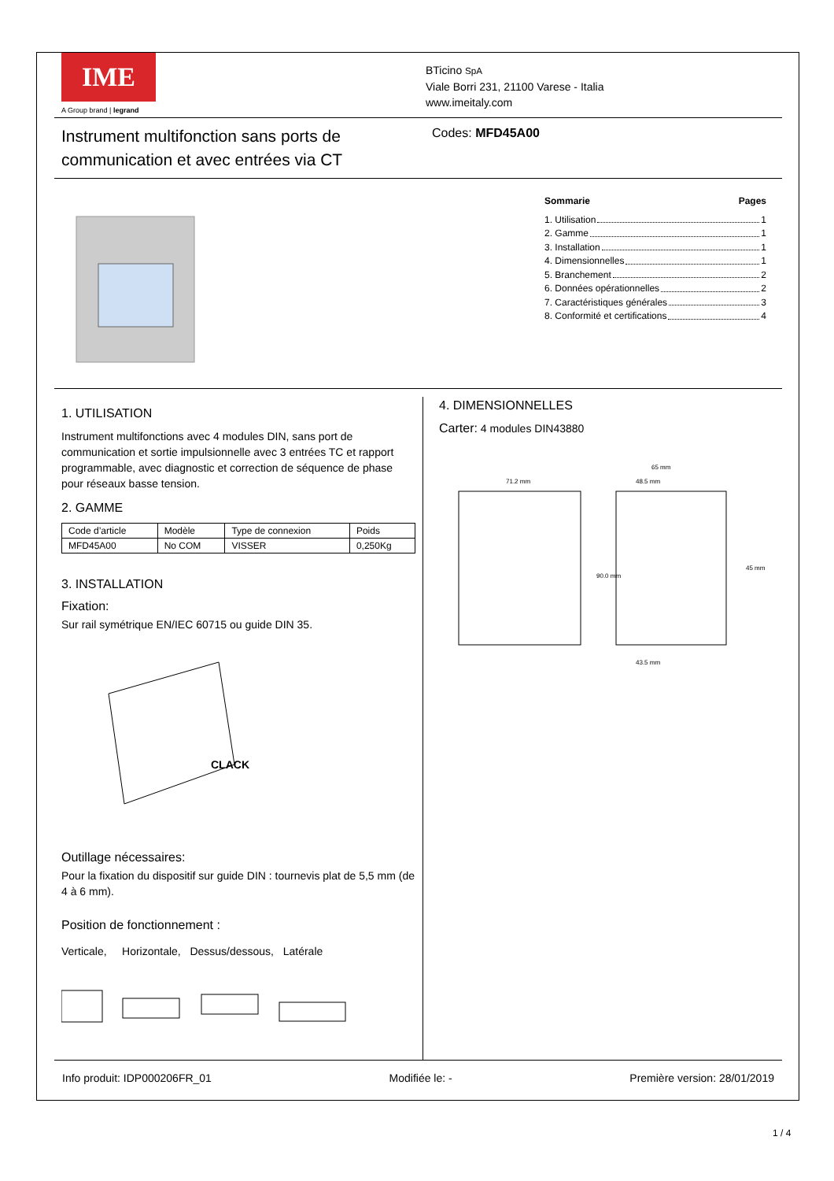IME
A Group brand | legrand
BTicino SpA
Viale Borri 231, 21100 Varese - Italia
www.imeitaly.com
Instrument multifonction sans ports de communication et avec entrées via CT
Codes: MFD45A00
Sommarie Pages
1. Utilisation 1
2. Gamme 1
3. Installation 1
4. Dimensionnelles 1
5. Branchement 2
6. Données opérationnelles 2
7. Caractéristiques générales 3
8. Conformité et certifications 4
1. UTILISATION
Instrument multifonctions avec 4 modules DIN, sans port de communication et sortie impulsionnelle avec 3 entrées TC et rapport programmable, avec diagnostic et correction de séquence de phase pour réseaux basse tension.
2. GAMME
| Code d’article | Modèle | Type de connexion | Poids |
| --- | --- | --- | --- |
| MFD45A00 | No COM | VISSER | 0,250Kg |
3. INSTALLATION
Fixation:
Sur rail symétrique EN/IEC 60715 ou guide DIN 35.
CLACK
Outillage nécessaires:
Pour la fixation du dispositif sur guide DIN : tournevis plat de 5,5 mm (de 4 à 6 mm).
Position de fonctionnement :
Verticale, Horizontale, Dessus/dessous, Latérale
4. DIMENSIONNELLES
Carter: 4 modules DIN43880
71.2 mm
65 mm
48.5 mm
43.5 mm
90.0 mm
45 mm
Info produit: IDP000206FR_01 Modifiée le: - Première version: 28/01/2019
1 / 4